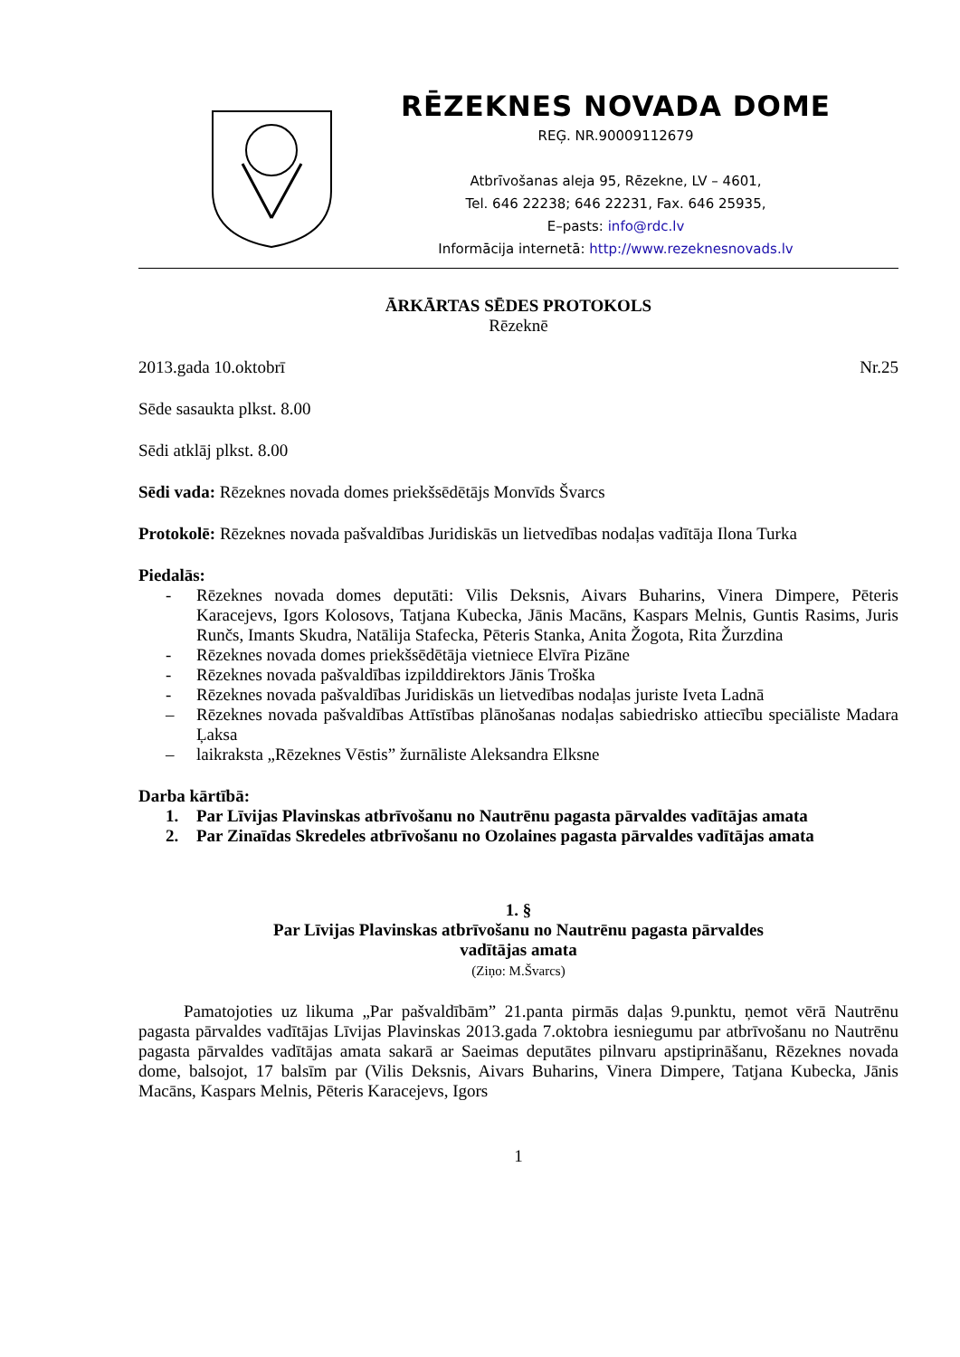RĒZEKNES NOVADA DOME
REĢ. NR.90009112679
Atbrīvošanas aleja 95, Rēzekne, LV – 4601,
Tel. 646 22238; 646 22231, Fax. 646 25935,
E–pasts: info@rdc.lv
Informācija internetā: http://www.rezeknesnovads.lv
ĀRKĀRTAS SĒDES PROTOKOLS
Rēzeknē
2013.gada 10.oktobrī Nr.25
Sēde sasaukta plkst. 8.00
Sēdi atklāj plkst. 8.00
Sēdi vada: Rēzeknes novada domes priekšsēdētājs Monvīds Švarcs
Protokolē: Rēzeknes novada pašvaldības Juridiskās un lietvedības nodaļas vadītāja Ilona Turka
Piedalās:
- Rēzeknes novada domes deputāti: Vilis Deksnis, Aivars Buharins, Vinera Dimpere, Pēteris Karacejevs, Igors Kolosovs, Tatjana Kubecka, Jānis Macāns, Kaspars Melnis, Guntis Rasims, Juris Runčs, Imants Skudra, Natālija Stafecka, Pēteris Stanka, Anita Žogota, Rita Žurzdina
- Rēzeknes novada domes priekšsēdētāja vietniece Elvīra Pizāne
- Rēzeknes novada pašvaldības izpilddirektors Jānis Troška
- Rēzeknes novada pašvaldības Juridiskās un lietvedības nodaļas juriste Iveta Ladnā
– Rēzeknes novada pašvaldības Attīstības plānošanas nodaļas sabiedrisko attiecību speciāliste Madara Ļaksa
– laikraksta „Rēzeknes Vēstis” žurnāliste Aleksandra Elksne
Darba kārtībā:
1. Par Līvijas Plavinskas atbrīvošanu no Nautrēnu pagasta pārvaldes vadītājas amata
2. Par Zinaīdas Skredeles atbrīvošanu no Ozolaines pagasta pārvaldes vadītājas amata
1. §
Par Līvijas Plavinskas atbrīvošanu no Nautrēnu pagasta pārvaldes
vadītājas amata
(Ziņo: M.Švarcs)
Pamatojoties uz likuma „Par pašvaldībām” 21.panta pirmās daļas 9.punktu, ņemot vērā Nautrēnu pagasta pārvaldes vadītājas Līvijas Plavinskas 2013.gada 7.oktobra iesniegumu par atbrīvošanu no Nautrēnu pagasta pārvaldes vadītājas amata sakarā ar Saeimas deputātes pilnvaru apstiprināšanu, Rēzeknes novada dome, balsojot, 17 balsīm par (Vilis Deksnis, Aivars Buharins, Vinera Dimpere, Tatjana Kubecka, Jānis Macāns, Kaspars Melnis, Pēteris Karacejevs, Igors
1